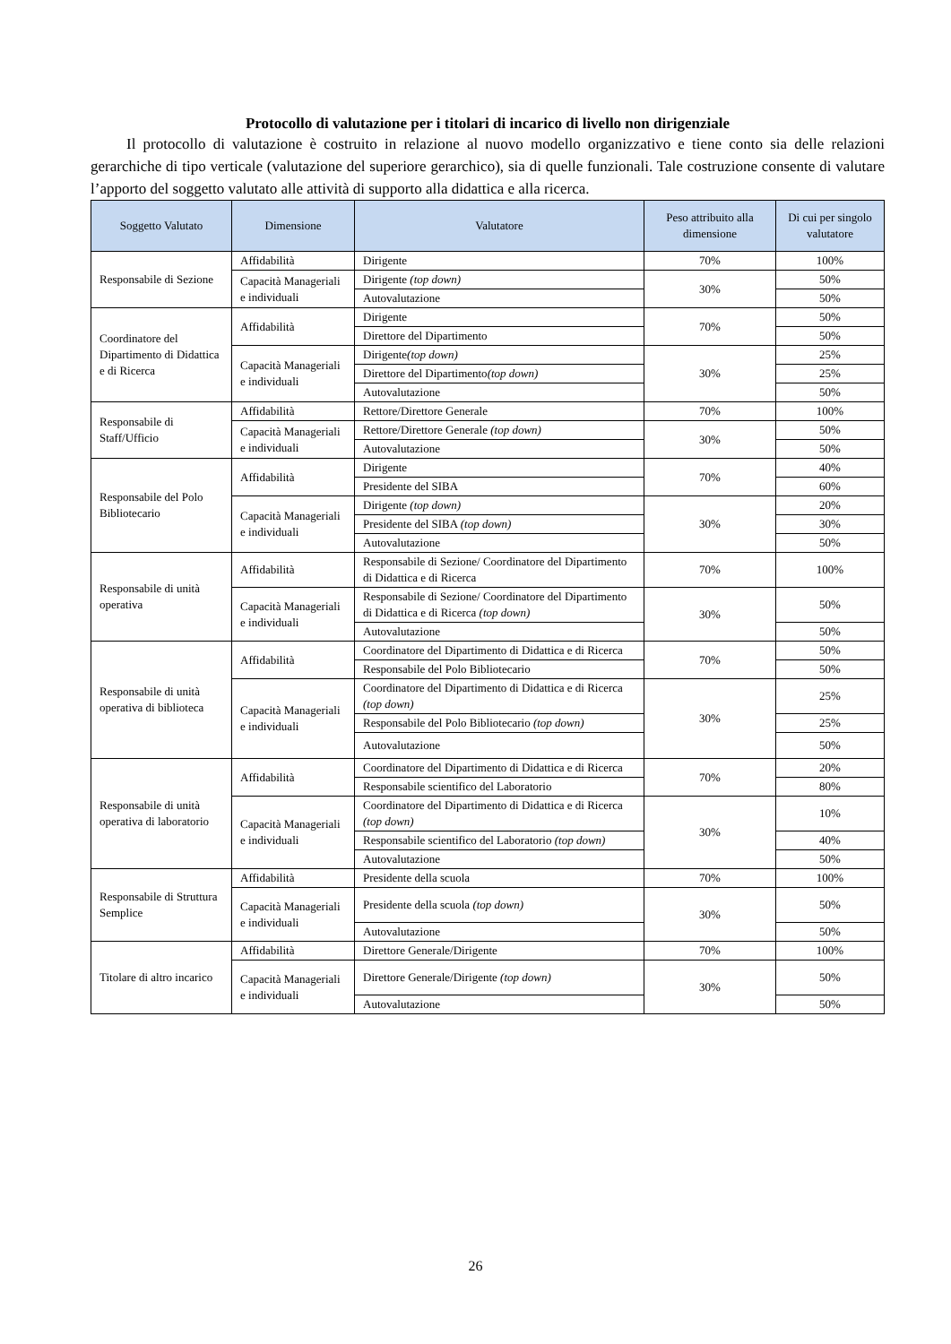Protocollo di valutazione per i titolari di incarico di livello non dirigenziale
Il protocollo di valutazione è costruito in relazione al nuovo modello organizzativo e tiene conto sia delle relazioni gerarchiche di tipo verticale (valutazione del superiore gerarchico), sia di quelle funzionali. Tale costruzione consente di valutare l’apporto del soggetto valutato alle attività di supporto alla didattica e alla ricerca.
| Soggetto Valutato | Dimensione | Valutatore | Peso attribuito alla dimensione | Di cui per singolo valutatore |
| --- | --- | --- | --- | --- |
| Responsabile di Sezione | Affidabilità | Dirigente | 70% | 100% |
| | Capacità Manageriali e individuali | Dirigente (top down) | 30% | 50% |
| | | Autovalutazione | | 50% |
| Coordinatore del Dipartimento di Didattica e di Ricerca | Affidabilità | Dirigente | 70% | 50% |
| | | Direttore del Dipartimento | | 50% |
| | Capacità Manageriali e individuali | Dirigente (top down) | 30% | 25% |
| | | Direttore del Dipartimento (top down) | | 25% |
| | | Autovalutazione | | 50% |
| Responsabile di Staff/Ufficio | Affidabilità | Rettore/Direttore Generale | 70% | 100% |
| | Capacità Manageriali e individuali | Rettore/Direttore Generale (top down) | 30% | 50% |
| | | Autovalutazione | | 50% |
| Responsabile del Polo Bibliotecario | Affidabilità | Dirigente | 70% | 40% |
| | | Presidente del SIBA | | 60% |
| | Capacità Manageriali e individuali | Dirigente (top down) | 30% | 20% |
| | | Presidente del SIBA (top down) | | 30% |
| | | Autovalutazione | | 50% |
| Responsabile di unità operativa | Affidabilità | Responsabile di Sezione/ Coordinatore del Dipartimento di Didattica e di Ricerca | 70% | 100% |
| | Capacità Manageriali e individuali | Responsabile di Sezione/ Coordinatore del Dipartimento di Didattica e di Ricerca (top down) | 30% | 50% |
| | | Autovalutazione | | 50% |
| Responsabile di unità operativa di biblioteca | Affidabilità | Coordinatore del Dipartimento di Didattica e di Ricerca | 70% | 50% |
| | | Responsabile del Polo Bibliotecario | | 50% |
| | Capacità Manageriali e individuali | Coordinatore del Dipartimento di Didattica e di Ricerca (top down) | 30% | 25% |
| | | Responsabile del Polo Bibliotecario (top down) | | 25% |
| | | Autovalutazione | | 50% |
| Responsabile di unità operativa di laboratorio | Affidabilità | Coordinatore del Dipartimento di Didattica e di Ricerca | 70% | 20% |
| | | Responsabile scientifico del Laboratorio | | 80% |
| | Capacità Manageriali e individuali | Coordinatore del Dipartimento di Didattica e di Ricerca (top down) | 30% | 10% |
| | | Responsabile scientifico del Laboratorio (top down) | | 40% |
| | | Autovalutazione | | 50% |
| Responsabile di Struttura Semplice | Affidabilità | Presidente della scuola | 70% | 100% |
| | Capacità Manageriali e individuali | Presidente della scuola (top down) | 30% | 50% |
| | | Autovalutazione | | 50% |
| Titolare di altro incarico | Affidabilità | Direttore Generale/Dirigente | 70% | 100% |
| | Capacità Manageriali e individuali | Direttore Generale/Dirigente (top down) | 30% | 50% |
| | | Autovalutazione | | 50% |
26